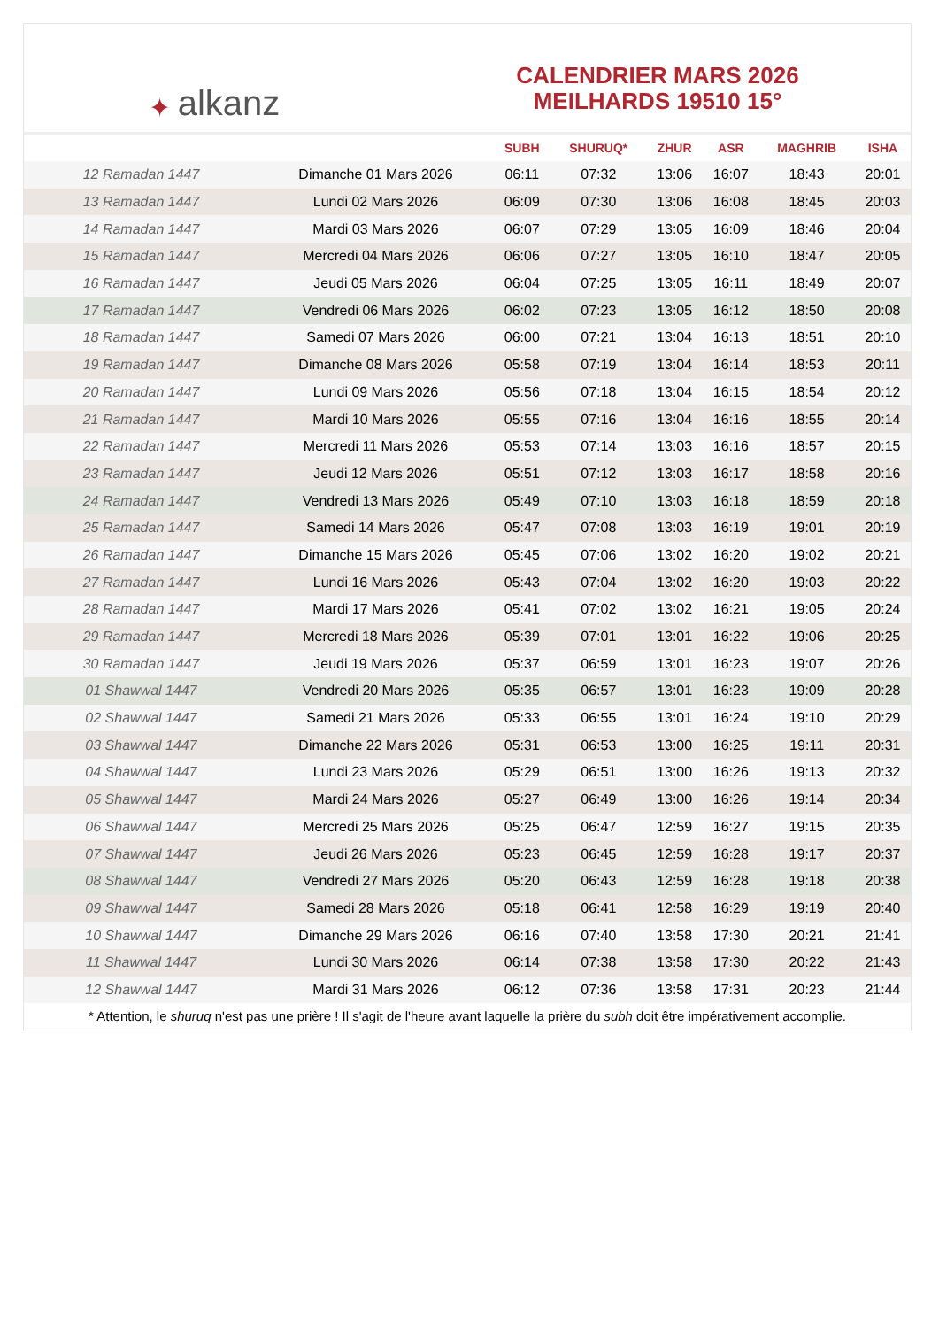✦ alkanz
CALENDRIER MARS 2026
MEILHARDS 19510 15°
| | | SUBH | SHURUQ* | ZHUR | ASR | MAGHRIB | ISHA |
| --- | --- | --- | --- | --- | --- | --- | --- |
| 12 Ramadan 1447 | Dimanche 01 Mars 2026 | 06:11 | 07:32 | 13:06 | 16:07 | 18:43 | 20:01 |
| 13 Ramadan 1447 | Lundi 02 Mars 2026 | 06:09 | 07:30 | 13:06 | 16:08 | 18:45 | 20:03 |
| 14 Ramadan 1447 | Mardi 03 Mars 2026 | 06:07 | 07:29 | 13:05 | 16:09 | 18:46 | 20:04 |
| 15 Ramadan 1447 | Mercredi 04 Mars 2026 | 06:06 | 07:27 | 13:05 | 16:10 | 18:47 | 20:05 |
| 16 Ramadan 1447 | Jeudi 05 Mars 2026 | 06:04 | 07:25 | 13:05 | 16:11 | 18:49 | 20:07 |
| 17 Ramadan 1447 | Vendredi 06 Mars 2026 | 06:02 | 07:23 | 13:05 | 16:12 | 18:50 | 20:08 |
| 18 Ramadan 1447 | Samedi 07 Mars 2026 | 06:00 | 07:21 | 13:04 | 16:13 | 18:51 | 20:10 |
| 19 Ramadan 1447 | Dimanche 08 Mars 2026 | 05:58 | 07:19 | 13:04 | 16:14 | 18:53 | 20:11 |
| 20 Ramadan 1447 | Lundi 09 Mars 2026 | 05:56 | 07:18 | 13:04 | 16:15 | 18:54 | 20:12 |
| 21 Ramadan 1447 | Mardi 10 Mars 2026 | 05:55 | 07:16 | 13:04 | 16:16 | 18:55 | 20:14 |
| 22 Ramadan 1447 | Mercredi 11 Mars 2026 | 05:53 | 07:14 | 13:03 | 16:16 | 18:57 | 20:15 |
| 23 Ramadan 1447 | Jeudi 12 Mars 2026 | 05:51 | 07:12 | 13:03 | 16:17 | 18:58 | 20:16 |
| 24 Ramadan 1447 | Vendredi 13 Mars 2026 | 05:49 | 07:10 | 13:03 | 16:18 | 18:59 | 20:18 |
| 25 Ramadan 1447 | Samedi 14 Mars 2026 | 05:47 | 07:08 | 13:03 | 16:19 | 19:01 | 20:19 |
| 26 Ramadan 1447 | Dimanche 15 Mars 2026 | 05:45 | 07:06 | 13:02 | 16:20 | 19:02 | 20:21 |
| 27 Ramadan 1447 | Lundi 16 Mars 2026 | 05:43 | 07:04 | 13:02 | 16:20 | 19:03 | 20:22 |
| 28 Ramadan 1447 | Mardi 17 Mars 2026 | 05:41 | 07:02 | 13:02 | 16:21 | 19:05 | 20:24 |
| 29 Ramadan 1447 | Mercredi 18 Mars 2026 | 05:39 | 07:01 | 13:01 | 16:22 | 19:06 | 20:25 |
| 30 Ramadan 1447 | Jeudi 19 Mars 2026 | 05:37 | 06:59 | 13:01 | 16:23 | 19:07 | 20:26 |
| 01 Shawwal 1447 | Vendredi 20 Mars 2026 | 05:35 | 06:57 | 13:01 | 16:23 | 19:09 | 20:28 |
| 02 Shawwal 1447 | Samedi 21 Mars 2026 | 05:33 | 06:55 | 13:01 | 16:24 | 19:10 | 20:29 |
| 03 Shawwal 1447 | Dimanche 22 Mars 2026 | 05:31 | 06:53 | 13:00 | 16:25 | 19:11 | 20:31 |
| 04 Shawwal 1447 | Lundi 23 Mars 2026 | 05:29 | 06:51 | 13:00 | 16:26 | 19:13 | 20:32 |
| 05 Shawwal 1447 | Mardi 24 Mars 2026 | 05:27 | 06:49 | 13:00 | 16:26 | 19:14 | 20:34 |
| 06 Shawwal 1447 | Mercredi 25 Mars 2026 | 05:25 | 06:47 | 12:59 | 16:27 | 19:15 | 20:35 |
| 07 Shawwal 1447 | Jeudi 26 Mars 2026 | 05:23 | 06:45 | 12:59 | 16:28 | 19:17 | 20:37 |
| 08 Shawwal 1447 | Vendredi 27 Mars 2026 | 05:20 | 06:43 | 12:59 | 16:28 | 19:18 | 20:38 |
| 09 Shawwal 1447 | Samedi 28 Mars 2026 | 05:18 | 06:41 | 12:58 | 16:29 | 19:19 | 20:40 |
| 10 Shawwal 1447 | Dimanche 29 Mars 2026 | 06:16 | 07:40 | 13:58 | 17:30 | 20:21 | 21:41 |
| 11 Shawwal 1447 | Lundi 30 Mars 2026 | 06:14 | 07:38 | 13:58 | 17:30 | 20:22 | 21:43 |
| 12 Shawwal 1447 | Mardi 31 Mars 2026 | 06:12 | 07:36 | 13:58 | 17:31 | 20:23 | 21:44 |
* Attention, le shuruq n'est pas une prière ! Il s'agit de l'heure avant laquelle la prière du subh doit être impérativement accomplie.